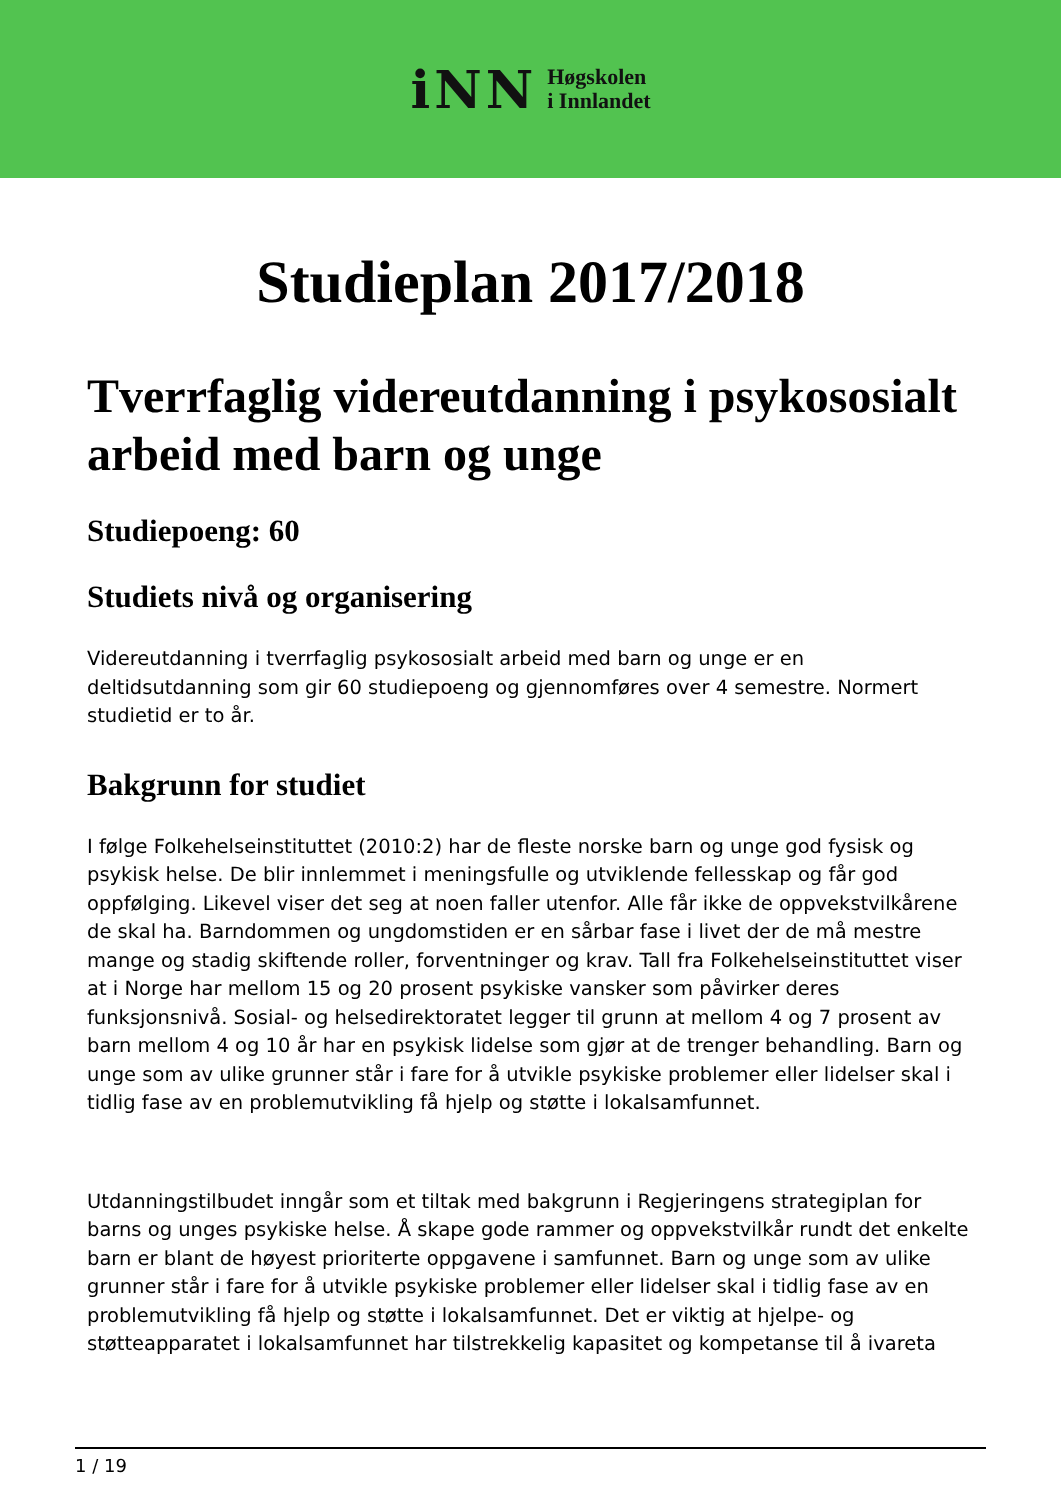iNN
Høgskolen
i Innlandet
Studieplan 2017/2018
Tverrfaglig videreutdanning i psykososialt arbeid med barn og unge
Studiepoeng: 60
Studiets nivå og organisering
Videreutdanning i tverrfaglig psykososialt arbeid med barn og unge er en deltidsutdanning som gir 60 studiepoeng og gjennomføres over 4 semestre. Normert studietid er to år.
Bakgrunn for studiet
I følge Folkehelseinstituttet (2010:2) har de fleste norske barn og unge god fysisk og psykisk helse. De blir innlemmet i meningsfulle og utviklende fellesskap og får god oppfølging. Likevel viser det seg at noen faller utenfor. Alle får ikke de oppvekstvilkårene de skal ha. Barndommen og ungdomstiden er en sårbar fase i livet der de må mestre mange og stadig skiftende roller, forventninger og krav. Tall fra Folkehelseinstituttet viser at i Norge har mellom 15 og 20 prosent psykiske vansker som påvirker deres funksjonsnivå. Sosial- og helsedirektoratet legger til grunn at mellom 4 og 7 prosent av barn mellom 4 og 10 år har en psykisk lidelse som gjør at de trenger behandling. Barn og unge som av ulike grunner står i fare for å utvikle psykiske problemer eller lidelser skal i tidlig fase av en problemutvikling få hjelp og støtte i lokalsamfunnet.
Utdanningstilbudet inngår som et tiltak med bakgrunn i Regjeringens strategiplan for barns og unges psykiske helse. Å skape gode rammer og oppvekstvilkår rundt det enkelte barn er blant de høyest prioriterte oppgavene i samfunnet. Barn og unge som av ulike grunner står i fare for å utvikle psykiske problemer eller lidelser skal i tidlig fase av en problemutvikling få hjelp og støtte i lokalsamfunnet. Det er viktig at hjelpe- og støtteapparatet i lokalsamfunnet har tilstrekkelig kapasitet og kompetanse til å ivareta
1 / 19